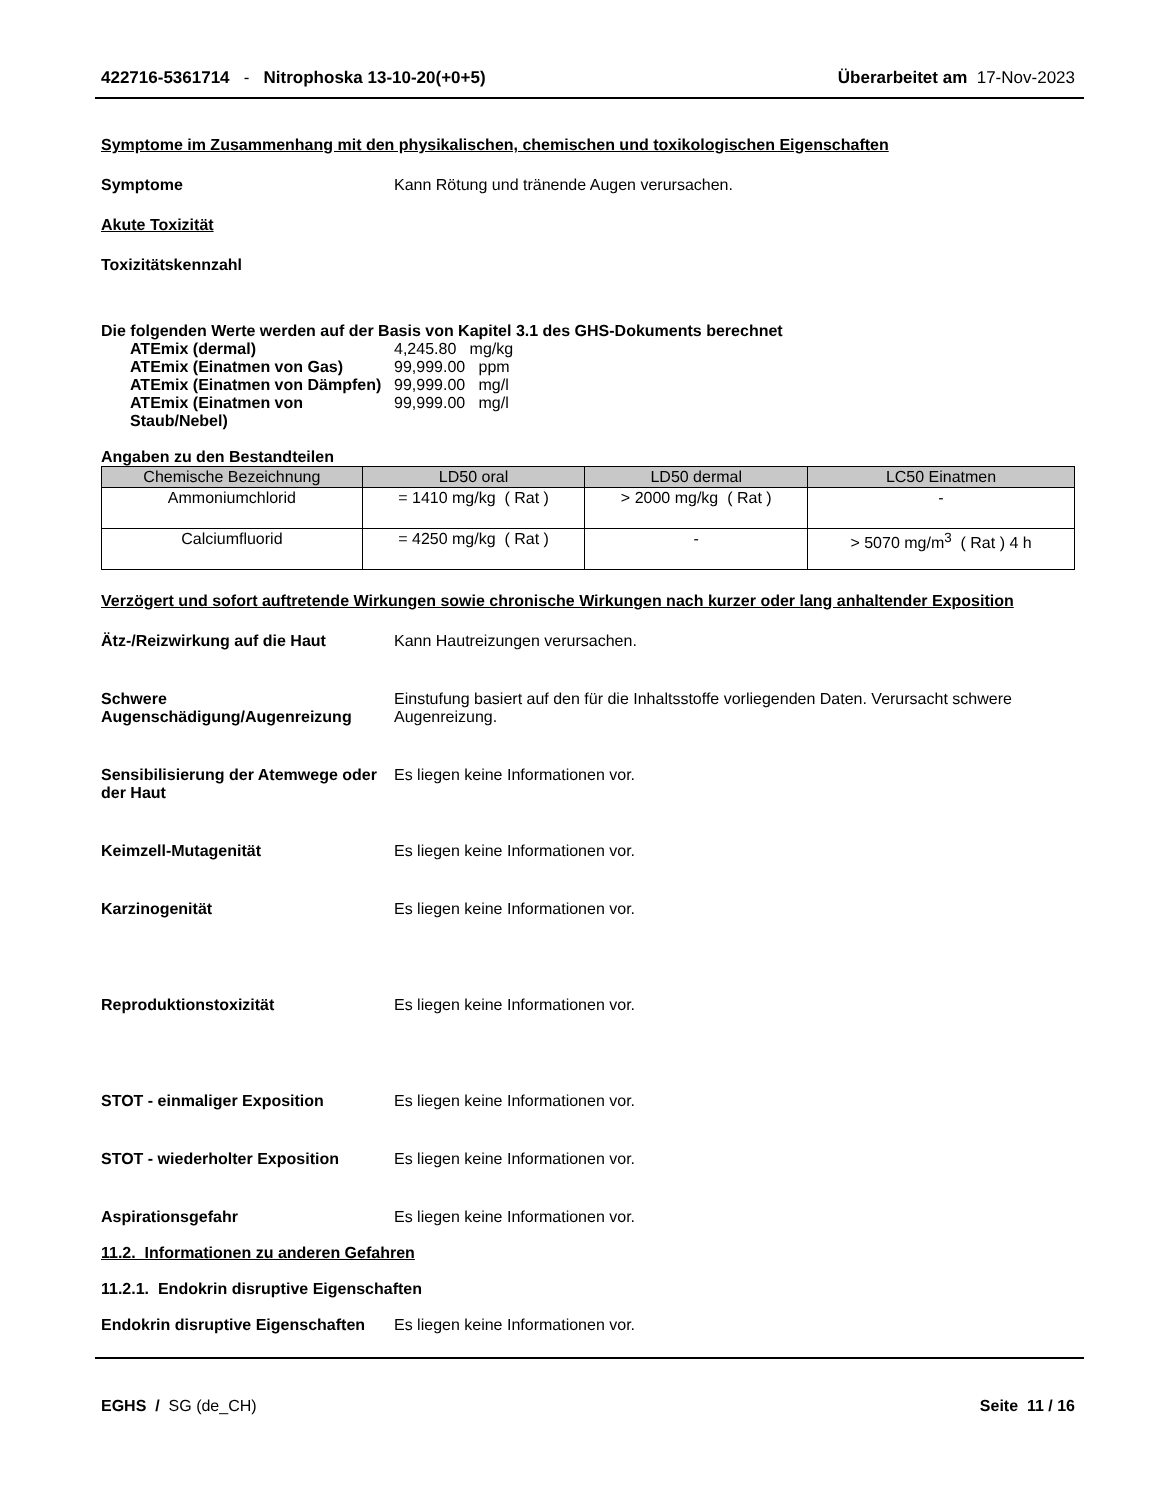422716-5361714 - Nitrophoska 13-10-20(+0+5)
Überarbeitet am 17-Nov-2023
Symptome im Zusammenhang mit den physikalischen, chemischen und toxikologischen Eigenschaften
Symptome Kann Rötung und tränende Augen verursachen.
Akute Toxizität
Toxizitätskennzahl
Die folgenden Werte werden auf der Basis von Kapitel 3.1 des GHS-Dokuments berechnet
ATEmix (dermal) 4,245.80 mg/kg
ATEmix (Einatmen von Gas) 99,999.00 ppm
ATEmix (Einatmen von Dämpfen)
99,999.00 mg/l
ATEmix (Einatmen von Staub/Nebel)
99,999.00 mg/l
Angaben zu den Bestandteilen
| Chemische Bezeichnung | LD50 oral | LD50 dermal | LC50 Einatmen |
| --- | --- | --- | --- |
| Ammoniumchlorid | = 1410 mg/kg ( Rat ) | > 2000 mg/kg ( Rat ) | - |
| Calciumfluorid | = 4250 mg/kg ( Rat ) | - | > 5070 mg/m<sup>3</sup> ( Rat ) 4 h |
Verzögert und sofort auftretende Wirkungen sowie chronische Wirkungen nach kurzer oder lang anhaltender Exposition
Ätz-/Reizwirkung auf die Haut Kann Hautreizungen verursachen.
Schwere Augenschädigung/Augenreizung
Einstufung basiert auf den für die Inhaltsstoffe vorliegenden Daten. Verursacht schwere Augenreizung.
Sensibilisierung der Atemwege oder der Haut
Es liegen keine Informationen vor.
Keimzell-Mutagenität Es liegen keine Informationen vor.
Karzinogenität Es liegen keine Informationen vor.
Reproduktionstoxizität Es liegen keine Informationen vor.
STOT - einmaliger Exposition Es liegen keine Informationen vor.
STOT - wiederholter Exposition Es liegen keine Informationen vor.
Aspirationsgefahr Es liegen keine Informationen vor.
11.2. Informationen zu anderen Gefahren
11.2.1. Endokrin disruptive Eigenschaften
Endokrin disruptive Eigenschaften
Es liegen keine Informationen vor.
EGHS / SG (de_CH) Seite 11 / 16